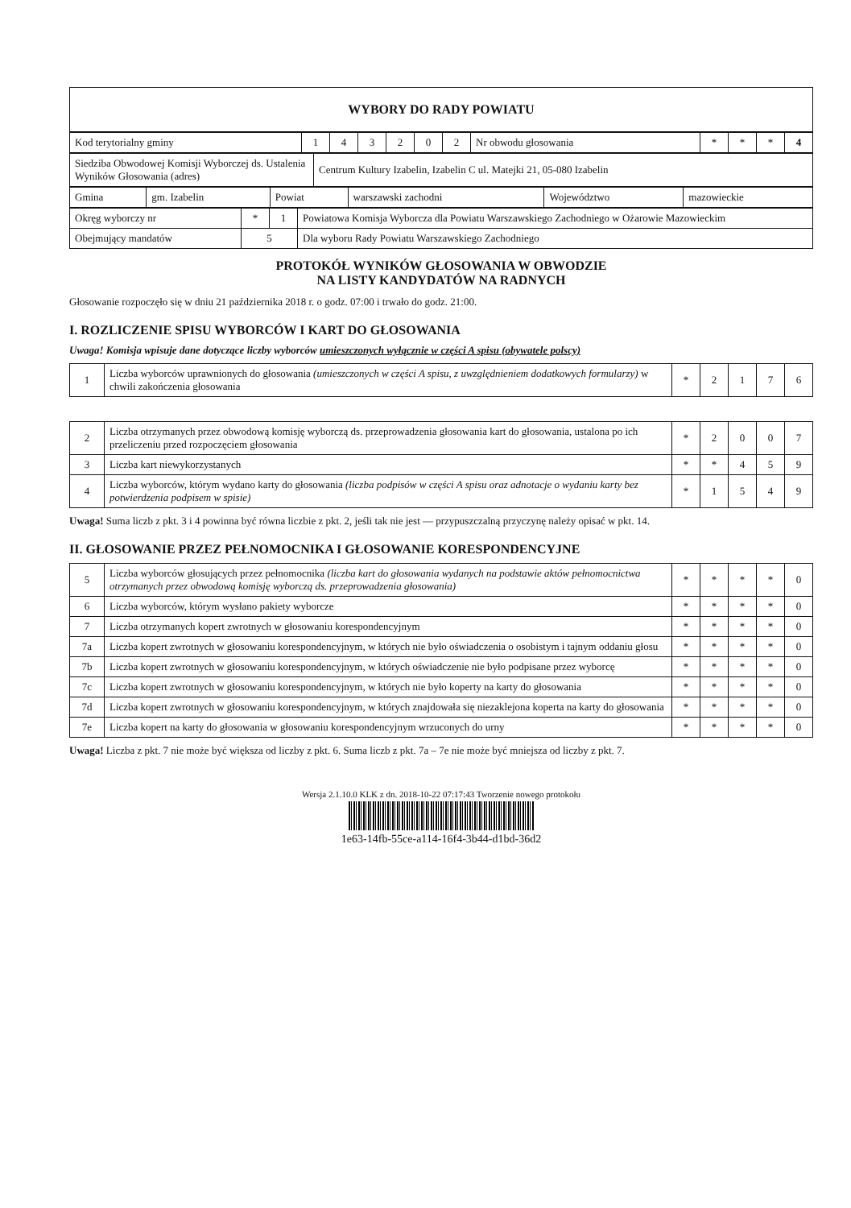| WYBORY DO RADY POWIATU |
| Kod terytorialny gminy | 1 | 4 | 3 | 2 | 0 | 2 | Nr obwodu głosowania | * | * | * | 4 |
| Siedziba Obwodowej Komisji Wyborczej ds. Ustalenia Wyników Głosowania (adres) | Centrum Kultury Izabelin, Izabelin C ul. Matejki 21, 05-080 Izabelin |
| Gmina | gm. Izabelin | Powiat | warszawski zachodni | Województwo | mazowieckie |
| Okręg wyborczy nr | * | 1 | Powiatowa Komisja Wyborcza dla Powiatu Warszawskiego Zachodniego w Ożarowie Mazowieckim |
| Obejmujący mandatów | 5 | | Dla wyboru Rady Powiatu Warszawskiego Zachodniego |
PROTOKÓŁ WYNIKÓW GŁOSOWANIA W OBWODZIE
NA LISTY KANDYDATÓW NA RADNYCH
Głosowanie rozpoczęło się w dniu 21 października 2018 r. o godz. 07:00 i trwało do godz. 21:00.
I. ROZLICZENIE SPISU WYBORCÓW I KART DO GŁOSOWANIA
Uwaga! Komisja wpisuje dane dotyczące liczby wyborców umieszczonych wyłącznie w części A spisu (obywatele polscy)
| 1 | Liczba wyborców uprawnionych do głosowania (umieszczonych w części A spisu, z uwzględnieniem dodatkowych formularzy) w chwili zakończenia głosowania | * | 2 | 1 | 7 | 6 |
| 2 | Liczba otrzymanych przez obwodową komisję wyborczą ds. przeprowadzenia głosowania kart do głosowania, ustalona po ich przeliczeniu przed rozpoczęciem głosowania | * | 2 | 0 | 0 | 7 |
| 3 | Liczba kart niewykorzystanych | * | * | 4 | 5 | 9 |
| 4 | Liczba wyborców, którym wydano karty do głosowania (liczba podpisów w części A spisu oraz adnotacje o wydaniu karty bez potwierdzenia podpisem w spisie) | * | 1 | 5 | 4 | 9 |
Uwaga! Suma liczb z pkt. 3 i 4 powinna być równa liczbie z pkt. 2, jeśli tak nie jest — przypuszczalną przyczynę należy opisać w pkt. 14.
II. GŁOSOWANIE PRZEZ PEŁNOMOCNIKA I GŁOSOWANIE KORESPONDENCYJNE
| 5 | Liczba wyborców głosujących przez pełnomocnika (liczba kart do głosowania wydanych na podstawie aktów pełnomocnictwa otrzymanych przez obwodową komisję wyborczą ds. przeprowadzenia głosowania) | * | * | * | * | 0 |
| 6 | Liczba wyborców, którym wysłano pakiety wyborcze | * | * | * | * | 0 |
| 7 | Liczba otrzymanych kopert zwrotnych w głosowaniu korespondencyjnym | * | * | * | * | 0 |
| 7a | Liczba kopert zwrotnych w głosowaniu korespondencyjnym, w których nie było oświadczenia o osobistym i tajnym oddaniu głosu | * | * | * | * | 0 |
| 7b | Liczba kopert zwrotnych w głosowaniu korespondencyjnym, w których oświadczenie nie było podpisane przez wyborcę | * | * | * | * | 0 |
| 7c | Liczba kopert zwrotnych w głosowaniu korespondencyjnym, w których nie było koperty na karty do głosowania | * | * | * | * | 0 |
| 7d | Liczba kopert zwrotnych w głosowaniu korespondencyjnym, w których znajdowała się niezaklejona koperta na karty do głosowania | * | * | * | * | 0 |
| 7e | Liczba kopert na karty do głosowania w głosowaniu korespondencyjnym wrzuconych do urny | * | * | * | * | 0 |
Uwaga! Liczba z pkt. 7 nie może być większa od liczby z pkt. 6. Suma liczb z pkt. 7a – 7e nie może być mniejsza od liczby z pkt. 7.
Wersja 2.1.10.0 KLK z dn. 2018-10-22 07:17:43 Tworzenie nowego protokołu
1e63-14fb-55ce-a114-16f4-3b44-d1bd-36d2